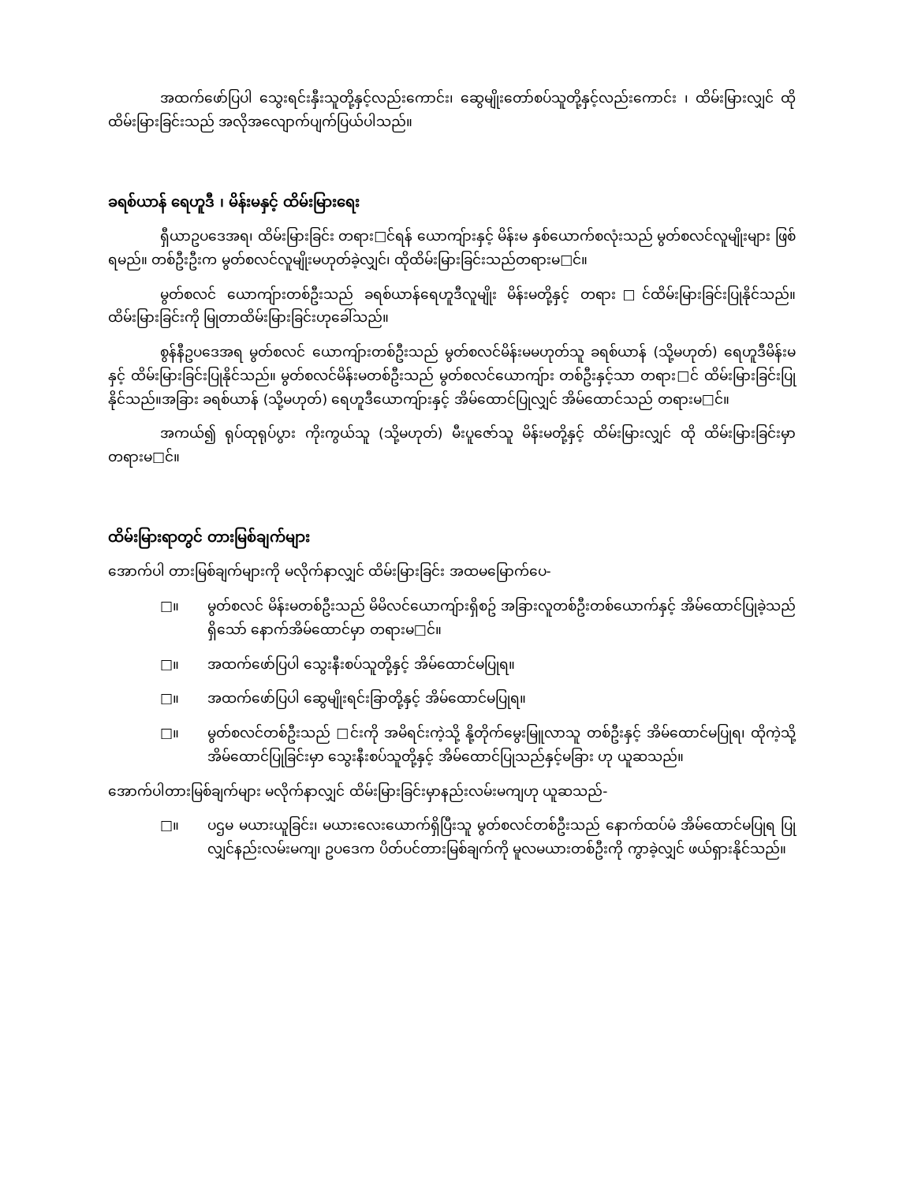အထက်ဖော်ပြပါ သွေးရင်းနှီးသူတို့နှင့်လည်းကောင်း၊ ဆွေမျိုးတော်စပ်သူတို့နှင့်လည်းကောင်း ၊ ထိမ်းမြားလျှင် ထိုထိမ်းမြားခြင်းသည် အလိုအလျောက်ပျက်ပြယ်ပါသည်။
ခရစ်ယာန် ရေဟူဒီ ၊ မိန်းမနှင့် ထိမ်းမြားရေး
ရှီယာဥပဒေအရ၊ ထိမ်းမြားခြင်း တရား□င်ရန် ယောကျ်ားနှင့် မိန်းမ နှစ်ယောက်စလုံးသည် မွတ်စလင်လူမျိုးများ ဖြစ်ရမည်။ တစ်ဦးဦးက မွတ်စလင်လူမျိုးမဟုတ်ခဲ့လျှင်၊ ထိုထိမ်းမြားခြင်းသည်တရားမ□င်။
မွတ်စလင် ယောကျ်ားတစ်ဦးသည် ခရစ်ယာန်ရေဟူဒီလူမျိုး မိန်းမတို့နှင့် တရား□င်ထိမ်းမြားခြင်းပြုနိုင်သည်။ ထိမ်းမြားခြင်းကို မြုတာထိမ်းမြားခြင်းဟုခေါ်သည်။
စွန်နီဥပဒေအရ မွတ်စလင် ယောကျ်ားတစ်ဦးသည် မွတ်စလင်မိန်းမမဟုတ်သူ ခရစ်ယာန် (သို့မဟုတ်) ရေဟူဒီမိန်းမနှင့် ထိမ်းမြားခြင်းပြုနိုင်သည်။ မွတ်စလင်မိန်းမတစ်ဦးသည် မွတ်စလင်ယောကျ်ား တစ်ဦးနှင့်သာ တရား□င် ထိမ်းမြားခြင်းပြုနိုင်သည်။အခြား ခရစ်ယာန် (သို့မဟုတ်) ရေဟူဒီယောကျ်ားနှင့် အိမ်ထောင်ပြုလျှင် အိမ်ထောင်သည် တရားမ□င်။
အကယ်၍ ရုပ်ထုရုပ်ပွား ကိုးကွယ်သူ (သို့မဟုတ်) မီးပူဇော်သူ မိန်းမတို့နှင့် ထိမ်းမြားလျှင် ထို ထိမ်းမြားခြင်းမှာ တရားမ□င်။
ထိမ်းမြားရာတွင် တားမြစ်ချက်များ
အောက်ပါ တားမြစ်ချက်များကို မလိုက်နာလျှင် ထိမ်းမြားခြင်း အထမမြောက်ပေ-
□။ မွတ်စလင် မိန်းမတစ်ဦးသည် မိမိလင်ယောကျ်ားရှိစဥ် အခြားလူတစ်ဦးတစ်ယောက်နှင့် အိမ်ထောင်ပြုခဲ့သည်ရှိသော် နောက်အိမ်ထောင်မှာ တရားမ□င်။
□။ အထက်ဖော်ပြပါ သွေးနီးစပ်သူတို့နှင့် အိမ်ထောင်မပြုရ။
□။ အထက်ဖော်ပြပါ ဆွေမျိုးရင်းခြာတို့နှင့် အိမ်ထောင်မပြုရ။
□။ မွတ်စလင်တစ်ဦးသည် □င်းကို အမိရင်းကဲ့သို့ နို့တိုက်မွေးမြူလာသူ တစ်ဦးနှင့် အိမ်ထောင်မပြုရ၊ ထိုကဲ့သို့အိမ်ထောင်ပြုခြင်းမှာ သွေးနီးစပ်သူတို့နှင့် အိမ်ထောင်ပြုသည်နှင့်မခြား ဟု ယူဆသည်။
အောက်ပါတားမြစ်ချက်များ မလိုက်နာလျှင် ထိမ်းမြားခြင်းမှာနည်းလမ်းမကျဟု ယူဆသည်-
□။ ပဌမ မယားယူခြင်း၊ မယားလေးယောက်ရှိပြီးသူ မွတ်စလင်တစ်ဦးသည် နောက်ထပ်မံ အိမ်ထောင်မပြုရ ပြုလျှင်နည်းလမ်းမကျ၊ ဥပဒေက ပိတ်ပင်တားမြစ်ချက်ကို မူလမယားတစ်ဦးကို ကွာခဲ့လျှင် ဖယ်ရှားနိုင်သည်။